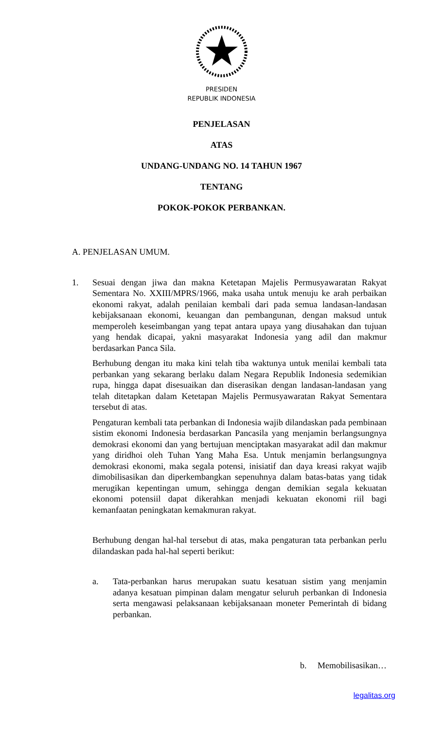PRESIDEN
REPUBLIK INDONESIA
PENJELASAN
ATAS
UNDANG-UNDANG NO. 14 TAHUN 1967
TENTANG
POKOK-POKOK PERBANKAN.
A. PENJELASAN UMUM.
1. Sesuai dengan jiwa dan makna Ketetapan Majelis Permusyawaratan Rakyat Sementara No. XXIII/MPRS/1966, maka usaha untuk menuju ke arah perbaikan ekonomi rakyat, adalah penilaian kembali dari pada semua landasan-landasan kebijaksanaan ekonomi, keuangan dan pembangunan, dengan maksud untuk memperoleh keseimbangan yang tepat antara upaya yang diusahakan dan tujuan yang hendak dicapai, yakni masyarakat Indonesia yang adil dan makmur berdasarkan Panca Sila.
Berhubung dengan itu maka kini telah tiba waktunya untuk menilai kembali tata perbankan yang sekarang berlaku dalam Negara Republik Indonesia sedemikian rupa, hingga dapat disesuaikan dan diserasikan dengan landasan-landasan yang telah ditetapkan dalam Ketetapan Majelis Permusyawaratan Rakyat Sementara tersebut di atas.
Pengaturan kembali tata perbankan di Indonesia wajib dilandaskan pada pembinaan sistim ekonomi Indonesia berdasarkan Pancasila yang menjamin berlangsungnya demokrasi ekonomi dan yang bertujuan menciptakan masyarakat adil dan makmur yang diridhoi oleh Tuhan Yang Maha Esa. Untuk menjamin berlangsungnya demokrasi ekonomi, maka segala potensi, inisiatif dan daya kreasi rakyat wajib dimobilisasikan dan diperkembangkan sepenuhnya dalam batas-batas yang tidak merugikan kepentingan umum, sehingga dengan demikian segala kekuatan ekonomi potensiil dapat dikerahkan menjadi kekuatan ekonomi riil bagi kemanfaatan peningkatan kemakmuran rakyat.
Berhubung dengan hal-hal tersebut di atas, maka pengaturan tata perbankan perlu dilandaskan pada hal-hal seperti berikut:
a. Tata-perbankan harus merupakan suatu kesatuan sistim yang menjamin adanya kesatuan pimpinan dalam mengatur seluruh perbankan di Indonesia serta mengawasi pelaksanaan kebijaksanaan moneter Pemerintah di bidang perbankan.
b. Memobilisasikan…
legalitas.org